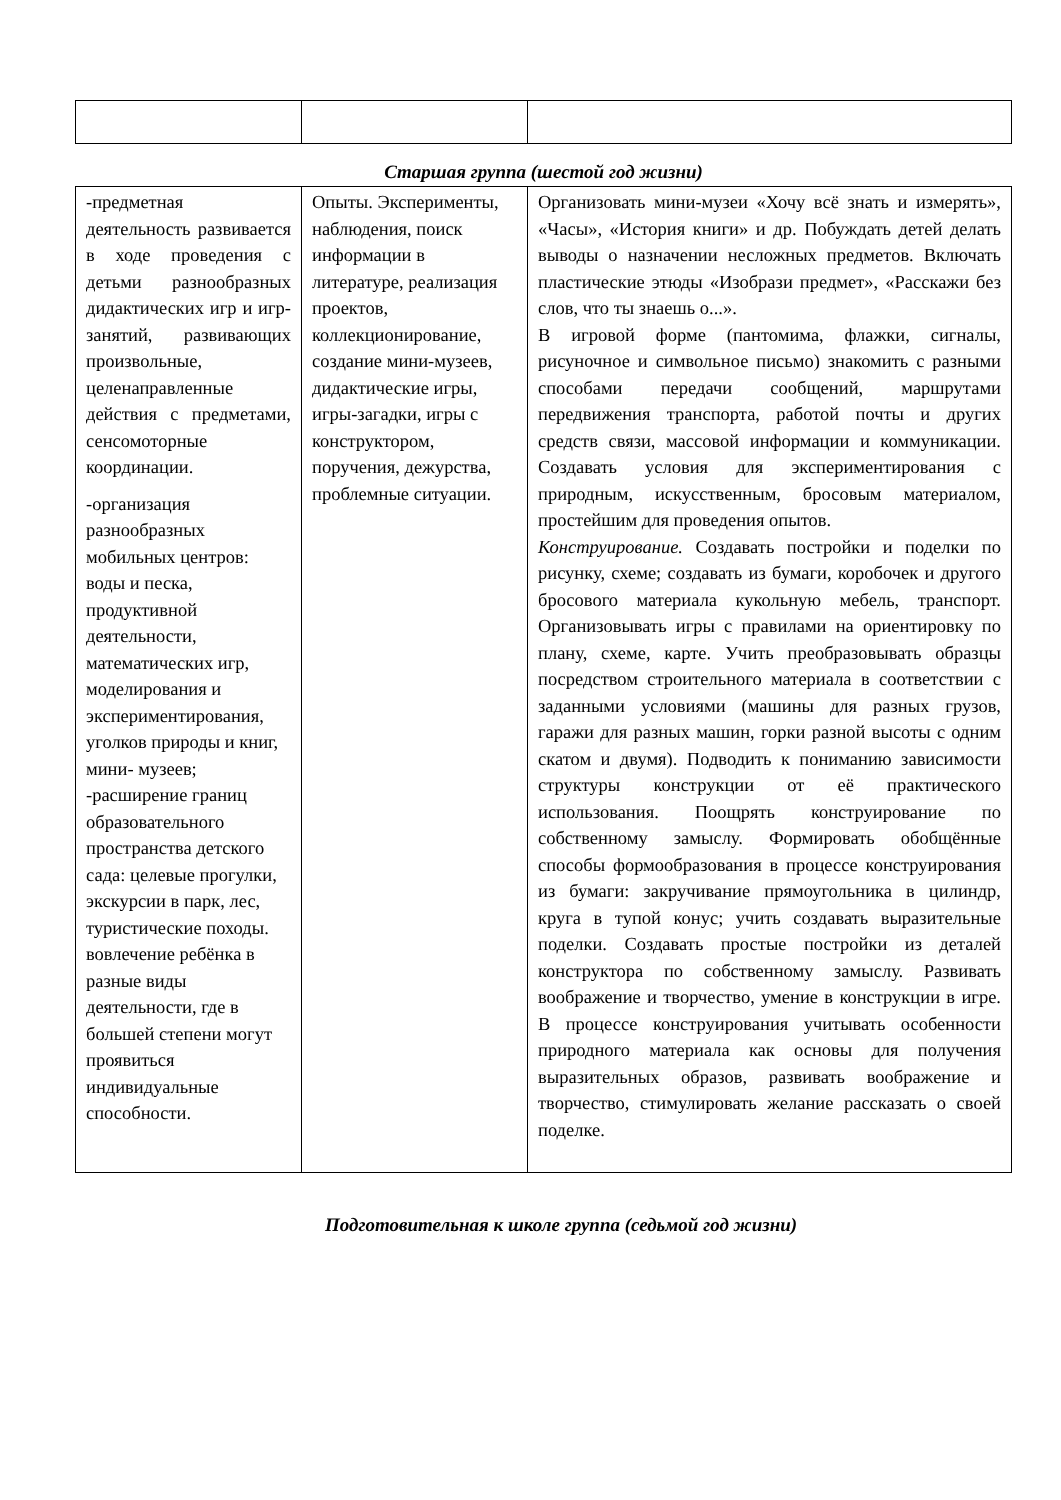Старшая группа (шестой год жизни)
| -предметная деятельность развивается в ходе проведения с детьми разнообразных дидактических игр и игр-занятий, развивающих произвольные, целенаправленные действия с предметами, сенсомоторные координации. -организация разнообразных мобильных центров: воды и песка, продуктивной деятельности, математических игр, моделирования и экспериментирования, уголков природы и книг, мини- музеев; -расширение границ образовательного пространства детского сада: целевые прогулки, экскурсии в парк, лес, туристические походы. вовлечение ребёнка в разные виды деятельности, где в большей степени могут проявиться индивидуальные способности. | Опыты. Эксперименты, наблюдения, поиск информации в литературе, реализация проектов, коллекционирование, создание мини-музеев, дидактические игры, игры-загадки, игры с конструктором, поручения, дежурства, проблемные ситуации. | Организовать мини-музеи «Хочу всё знать и измерять», «Часы», «История книги» и др. Побуждать детей делать выводы о назначении несложных предметов. Включать пластические этюды «Изобрази предмет», «Расскажи без слов, что ты знаешь о...». В игровой форме (пантомима, флажки, сигналы, рисуночное и символьное письмо) знакомить с разными способами передачи сообщений, маршрутами передвижения транспорта, работой почты и других средств связи, массовой информации и коммуникации. Создавать условия для экспериментирования с природным, искусственным, бросовым материалом, простейшим для проведения опытов. Конструирование. Создавать постройки и поделки по рисунку, схеме; создавать из бумаги, коробочек и другого бросового материала кукольную мебель, транспорт. Организовывать игры с правилами на ориентировку по плану, схеме, карте. Учить преобразовывать образцы посредством строительного материала в соответствии с заданными условиями (машины для разных грузов, гаражи для разных машин, горки разной высоты с одним скатом и двумя). Подводить к пониманию зависимости структуры конструкции от её практического использования. Поощрять конструирование по собственному замыслу. Формировать обобщённые способы формообразования в процессе конструирования из бумаги: закручивание прямоугольника в цилиндр, круга в тупой конус; учить создавать выразительные поделки. Создавать простые постройки из деталей конструктора по собственному замыслу. Развивать воображение и творчество, умение в конструкции в игре. В процессе конструирования учитывать особенности природного материала как основы для получения выразительных образов, развивать воображение и творчество, стимулировать желание рассказать о своей поделке. |
Подготовительная к школе группа (седьмой год жизни)